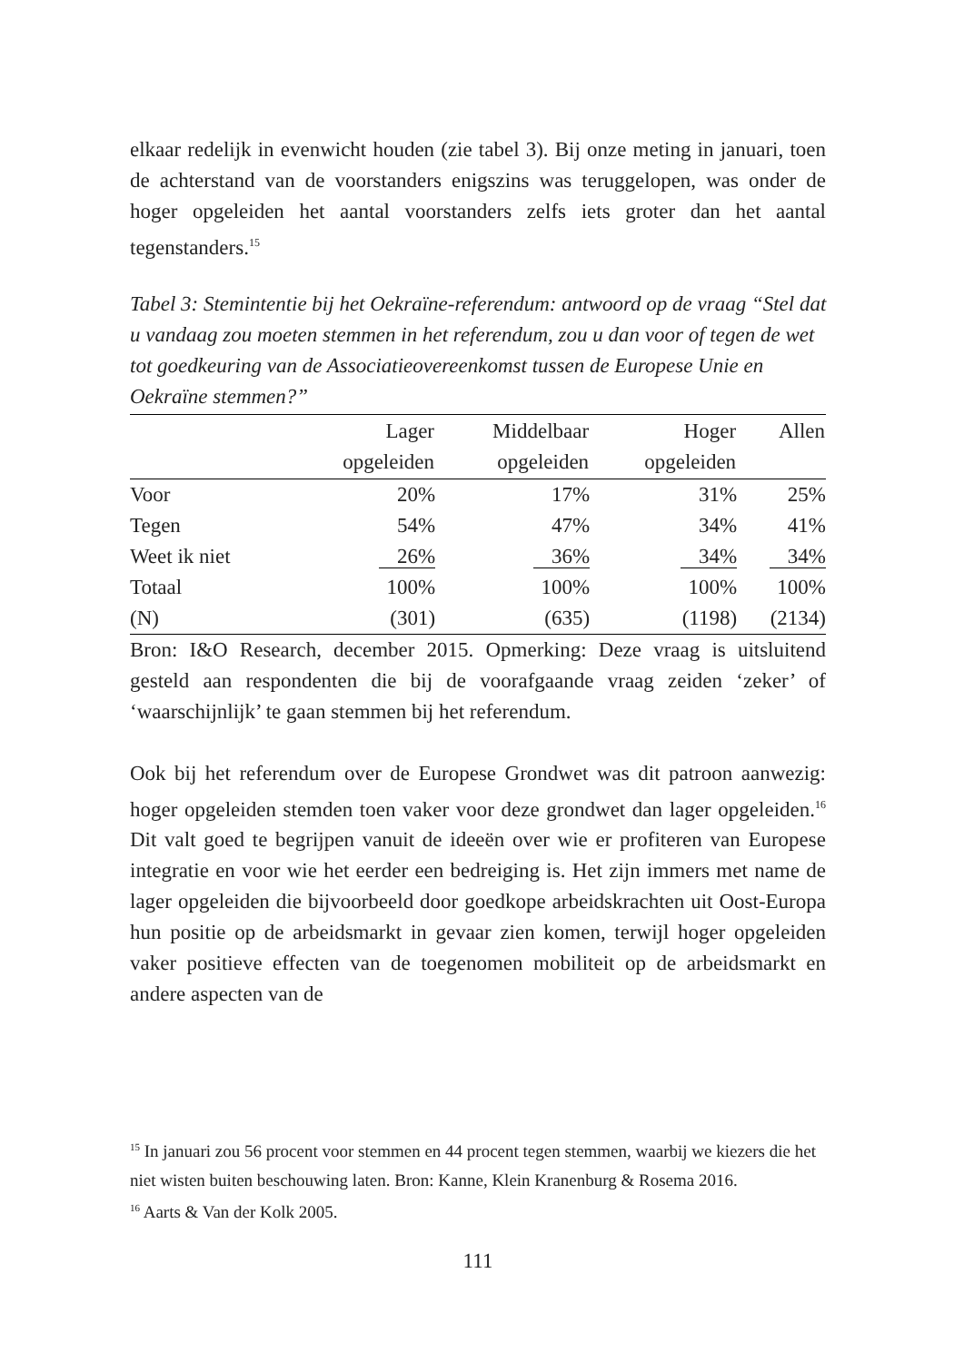elkaar redelijk in evenwicht houden (zie tabel 3). Bij onze meting in januari, toen de achterstand van de voorstanders enigszins was teruggelopen, was onder de hoger opgeleiden het aantal voorstanders zelfs iets groter dan het aantal tegenstanders.<sup>15</sup>
Tabel 3: Stemintentie bij het Oekraïne-referendum: antwoord op de vraag “Stel dat u vandaag zou moeten stemmen in het referendum, zou u dan voor of tegen de wet tot goedkeuring van de Associatieovereenkomst tussen de Europese Unie en Oekraïne stemmen?”
| | Lager opgeleiden | Middelbaar opgeleiden | Hoger opgeleiden | Allen |
| --- | --- | --- | --- | --- |
| Voor | 20% | 17% | 31% | 25% |
| Tegen | 54% | 47% | 34% | 41% |
| Weet ik niet | 26% | 36% | 34% | 34% |
| Totaal | 100% | 100% | 100% | 100% |
| (N) | (301) | (635) | (1198) | (2134) |
Bron: I&O Research, december 2015. Opmerking: Deze vraag is uitsluitend gesteld aan respondenten die bij de voorafgaande vraag zeiden ‘zeker’ of ‘waarschijnlijk’ te gaan stemmen bij het referendum.
Ook bij het referendum over de Europese Grondwet was dit patroon aanwezig: hoger opgeleiden stemden toen vaker voor deze grondwet dan lager opgeleiden.<sup>16</sup> Dit valt goed te begrijpen vanuit de ideeën over wie er profiteren van Europese integratie en voor wie het eerder een bedreiging is. Het zijn immers met name de lager opgeleiden die bijvoorbeeld door goedkope arbeidskrachten uit Oost-Europa hun positie op de arbeidsmarkt in gevaar zien komen, terwijl hoger opgeleiden vaker positieve effecten van de toegenomen mobiliteit op de arbeidsmarkt en andere aspecten van de
<sup>15</sup> In januari zou 56 procent voor stemmen en 44 procent tegen stemmen, waarbij we kiezers die het niet wisten buiten beschouwing laten. Bron: Kanne, Klein Kranenburg & Rosema 2016.
<sup>16</sup> Aarts & Van der Kolk 2005.
111